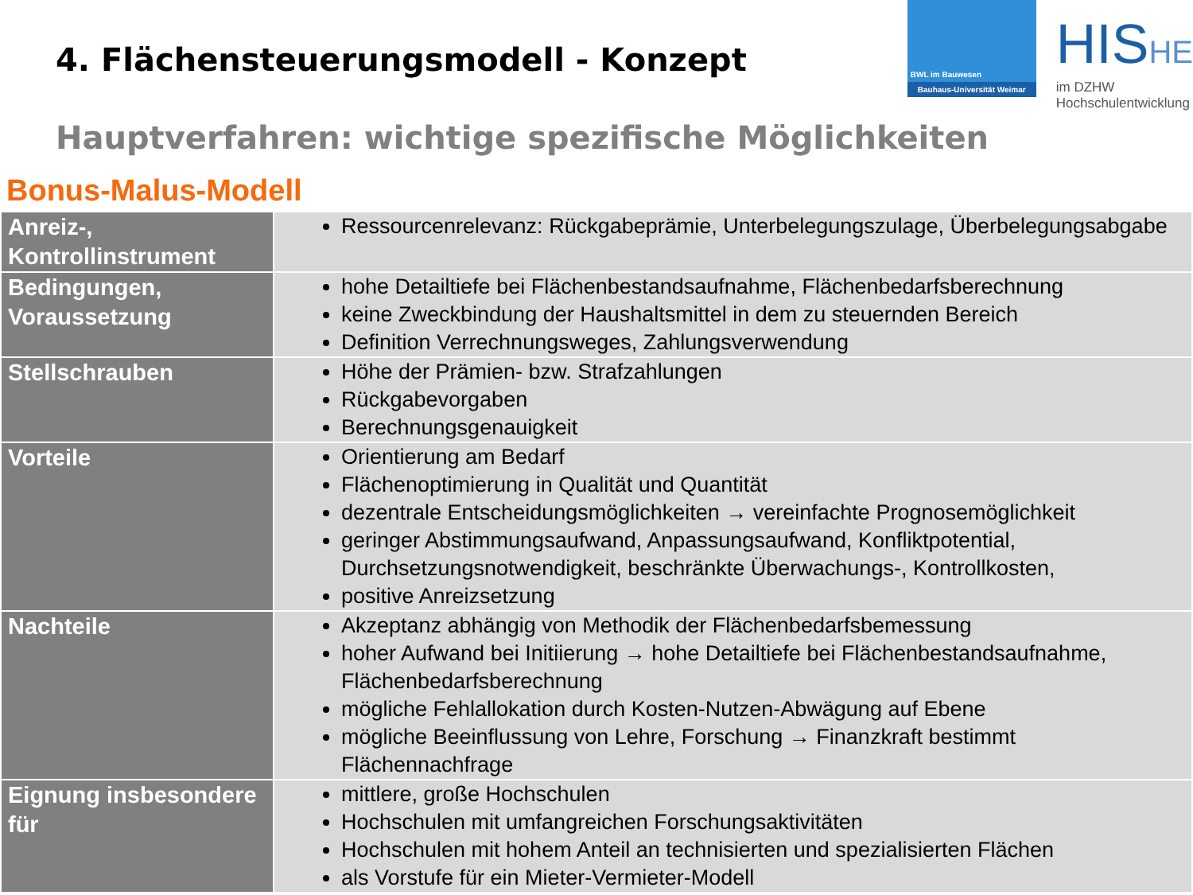4. Flächensteuerungsmodell - Konzept
BWL im Bauwesen
Bauhaus-Universität Weimar
HISHE
im DZHW
Hochschulentwicklung
Hauptverfahren: wichtige spezifische Möglichkeiten
Bonus-Malus-Modell
| Anreiz-, Kontrollinstrument | Ressourcenrelevanz: Rückgabeprämie, Unterbelegungszulage, Überbelegungsabgabe |
| Bedingungen, Voraussetzung | hohe Detailtiefe bei Flächenbestandsaufnahme, Flächenbedarfsberechnung keine Zweckbindung der Haushaltsmittel in dem zu steuernden Bereich Definition Verrechnungsweges, Zahlungsverwendung |
| Stellschrauben | Höhe der Prämien- bzw. Strafzahlungen Rückgabevorgaben Berechnungsgenauigkeit |
| Vorteile | Orientierung am Bedarf Flächenoptimierung in Qualität und Quantität dezentrale Entscheidungsmöglichkeiten → vereinfachte Prognosemöglichkeit geringer Abstimmungsaufwand, Anpassungsaufwand, Konfliktpotential, Durchsetzungsnotwendigkeit, beschränkte Überwachungs-, Kontrollkosten, positive Anreizsetzung |
| Nachteile | Akzeptanz abhängig von Methodik der Flächenbedarfsbemessung hoher Aufwand bei Initiierung → hohe Detailtiefe bei Flächenbestandsaufnahme, Flächenbedarfsberechnung mögliche Fehlallokation durch Kosten-Nutzen-Abwägung auf Ebene mögliche Beeinflussung von Lehre, Forschung → Finanzkraft bestimmt Flächennachfrage |
| Eignung insbesondere für | mittlere, große Hochschulen Hochschulen mit umfangreichen Forschungsaktivitäten Hochschulen mit hohem Anteil an technisierten und spezialisierten Flächen als Vorstufe für ein Mieter-Vermieter-Modell |